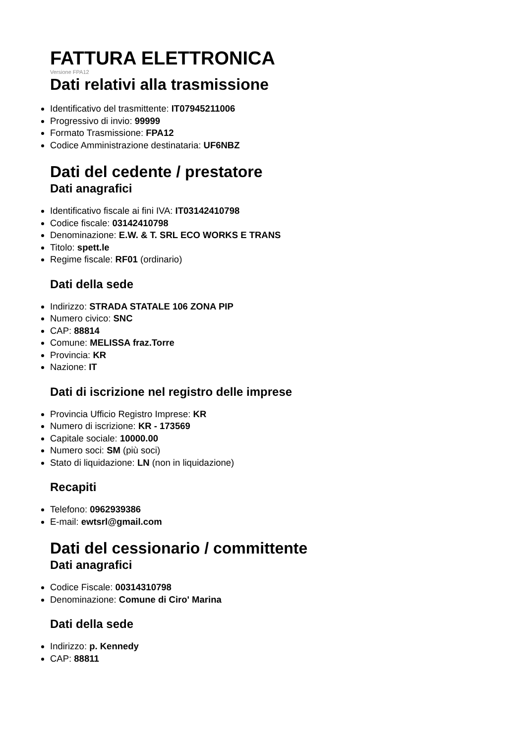FATTURA ELETTRONICA
Versione FPA12
Dati relativi alla trasmissione
Identificativo del trasmittente: IT07945211006
Progressivo di invio: 99999
Formato Trasmissione: FPA12
Codice Amministrazione destinataria: UF6NBZ
Dati del cedente / prestatore
Dati anagrafici
Identificativo fiscale ai fini IVA: IT03142410798
Codice fiscale: 03142410798
Denominazione: E.W. & T. SRL ECO WORKS E TRANS
Titolo: spett.le
Regime fiscale: RF01 (ordinario)
Dati della sede
Indirizzo: STRADA STATALE 106 ZONA PIP
Numero civico: SNC
CAP: 88814
Comune: MELISSA fraz.Torre
Provincia: KR
Nazione: IT
Dati di iscrizione nel registro delle imprese
Provincia Ufficio Registro Imprese: KR
Numero di iscrizione: KR - 173569
Capitale sociale: 10000.00
Numero soci: SM (più soci)
Stato di liquidazione: LN (non in liquidazione)
Recapiti
Telefono: 0962939386
E-mail: ewtsrl@gmail.com
Dati del cessionario / committente
Dati anagrafici
Codice Fiscale: 00314310798
Denominazione: Comune di Ciro' Marina
Dati della sede
Indirizzo: p. Kennedy
CAP: 88811